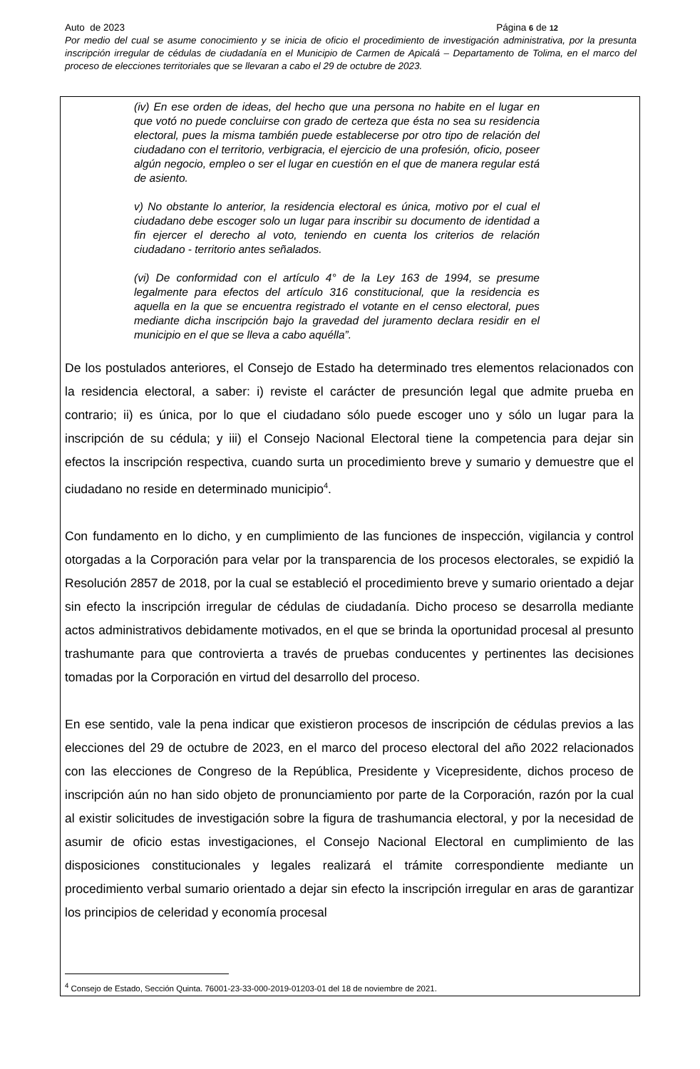Auto de 2023 Página 6 de 12
Por medio del cual se asume conocimiento y se inicia de oficio el procedimiento de investigación administrativa, por la presunta inscripción irregular de cédulas de ciudadanía en el Municipio de Carmen de Apicalá – Departamento de Tolima, en el marco del proceso de elecciones territoriales que se llevaran a cabo el 29 de octubre de 2023.
(iv) En ese orden de ideas, del hecho que una persona no habite en el lugar en que votó no puede concluirse con grado de certeza que ésta no sea su residencia electoral, pues la misma también puede establecerse por otro tipo de relación del ciudadano con el territorio, verbigracia, el ejercicio de una profesión, oficio, poseer algún negocio, empleo o ser el lugar en cuestión en el que de manera regular está de asiento.
v) No obstante lo anterior, la residencia electoral es única, motivo por el cual el ciudadano debe escoger solo un lugar para inscribir su documento de identidad a fin ejercer el derecho al voto, teniendo en cuenta los criterios de relación ciudadano - territorio antes señalados.
(vi) De conformidad con el artículo 4° de la Ley 163 de 1994, se presume legalmente para efectos del artículo 316 constitucional, que la residencia es aquella en la que se encuentra registrado el votante en el censo electoral, pues mediante dicha inscripción bajo la gravedad del juramento declara residir en el municipio en el que se lleva a cabo aquélla”.
De los postulados anteriores, el Consejo de Estado ha determinado tres elementos relacionados con la residencia electoral, a saber: i) reviste el carácter de presunción legal que admite prueba en contrario; ii) es única, por lo que el ciudadano sólo puede escoger uno y sólo un lugar para la inscripción de su cédula; y iii) el Consejo Nacional Electoral tiene la competencia para dejar sin efectos la inscripción respectiva, cuando surta un procedimiento breve y sumario y demuestre que el ciudadano no reside en determinado municipio<sup>4</sup>.
Con fundamento en lo dicho, y en cumplimiento de las funciones de inspección, vigilancia y control otorgadas a la Corporación para velar por la transparencia de los procesos electorales, se expidió la Resolución 2857 de 2018, por la cual se estableció el procedimiento breve y sumario orientado a dejar sin efecto la inscripción irregular de cédulas de ciudadanía. Dicho proceso se desarrolla mediante actos administrativos debidamente motivados, en el que se brinda la oportunidad procesal al presunto trashumante para que controvierta a través de pruebas conducentes y pertinentes las decisiones tomadas por la Corporación en virtud del desarrollo del proceso.
En ese sentido, vale la pena indicar que existieron procesos de inscripción de cédulas previos a las elecciones del 29 de octubre de 2023, en el marco del proceso electoral del año 2022 relacionados con las elecciones de Congreso de la República, Presidente y Vicepresidente, dichos proceso de inscripción aún no han sido objeto de pronunciamiento por parte de la Corporación, razón por la cual al existir solicitudes de investigación sobre la figura de trashumancia electoral, y por la necesidad de asumir de oficio estas investigaciones, el Consejo Nacional Electoral en cumplimiento de las disposiciones constitucionales y legales realizará el trámite correspondiente mediante un procedimiento verbal sumario orientado a dejar sin efecto la inscripción irregular en aras de garantizar los principios de celeridad y economía procesal
<sup>4</sup> Consejo de Estado, Sección Quinta. 76001-23-33-000-2019-01203-01 del 18 de noviembre de 2021.